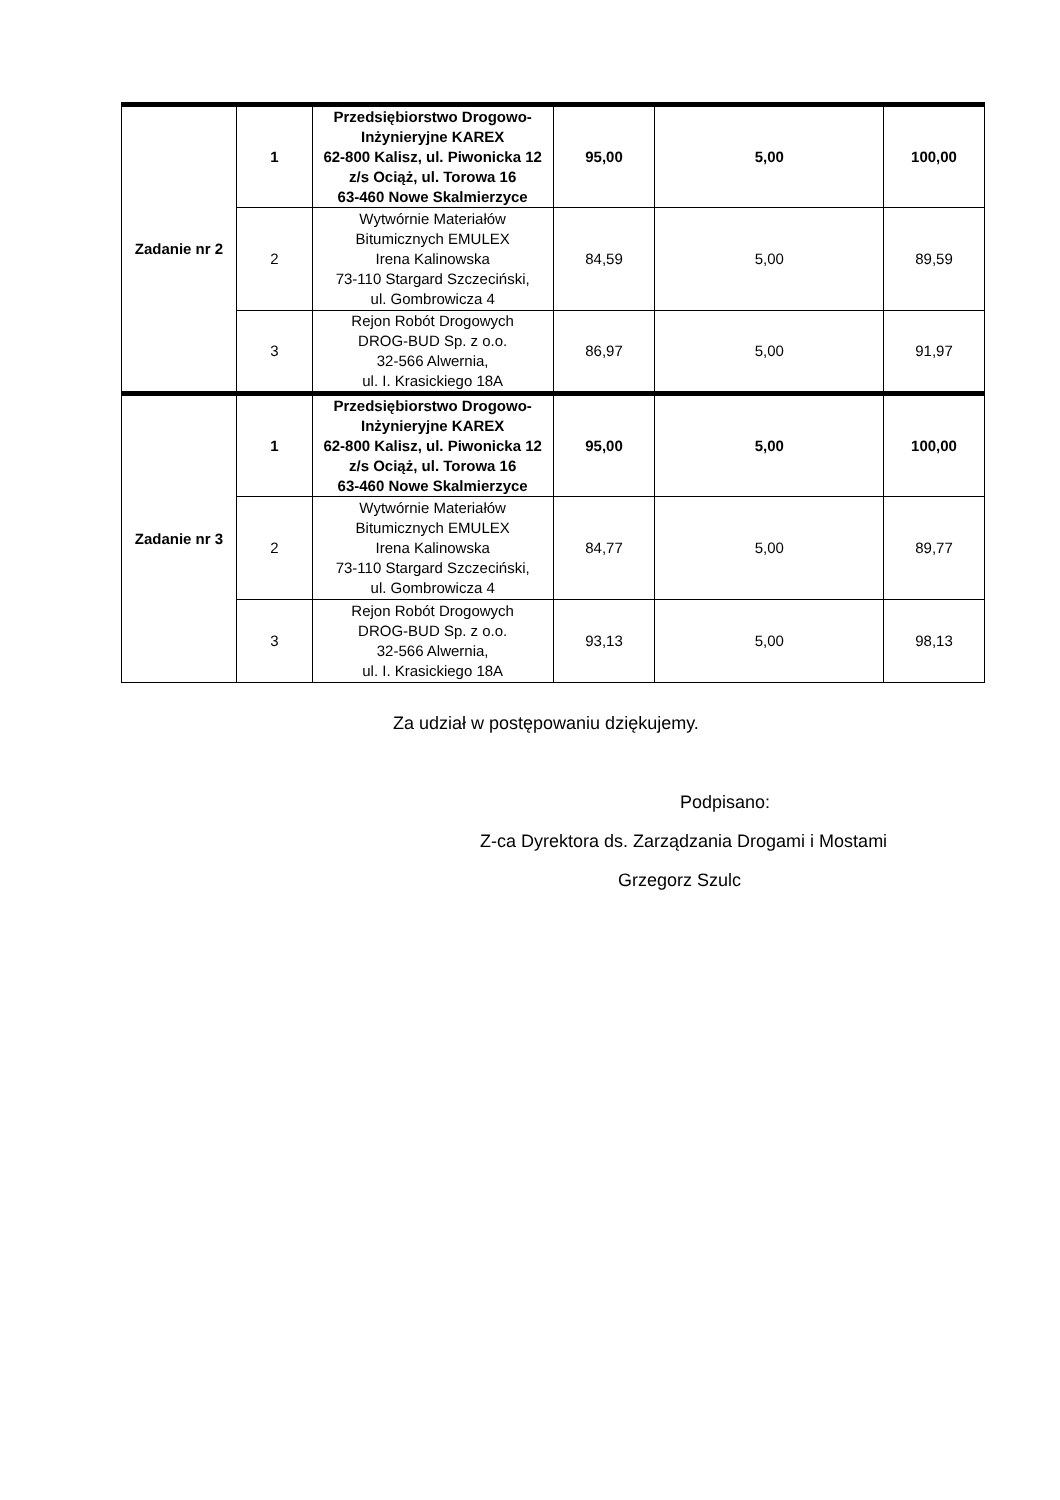| Zadanie nr 2 | 1 | Przedsiębiorstwo Drogowo- Inżynieryjne KAREX 62-800 Kalisz, ul. Piwonicka 12 z/s Ociąż, ul. Torowa 16 63-460 Nowe Skalmierzyce | 95,00 | 5,00 | 100,00 |
| | 2 | Wytwórnie Materiałów Bitumicznych EMULEX Irena Kalinowska 73-110 Stargard Szczeciński, ul. Gombrowicza 4 | 84,59 | 5,00 | 89,59 |
| | 3 | Rejon Robót Drogowych DROG-BUD Sp. z o.o. 32-566 Alwernia, ul. I. Krasickiego 18A | 86,97 | 5,00 | 91,97 |
| Zadanie nr 3 | 1 | Przedsiębiorstwo Drogowo- Inżynieryjne KAREX 62-800 Kalisz, ul. Piwonicka 12 z/s Ociąż, ul. Torowa 16 63-460 Nowe Skalmierzyce | 95,00 | 5,00 | 100,00 |
| | 2 | Wytwórnie Materiałów Bitumicznych EMULEX Irena Kalinowska 73-110 Stargard Szczeciński, ul. Gombrowicza 4 | 84,77 | 5,00 | 89,77 |
| | 3 | Rejon Robót Drogowych DROG-BUD Sp. z o.o. 32-566 Alwernia, ul. I. Krasickiego 18A | 93,13 | 5,00 | 98,13 |
Za udział w postępowaniu dziękujemy.
Podpisano:
Z-ca Dyrektora ds. Zarządzania Drogami i Mostami
Grzegorz Szulc